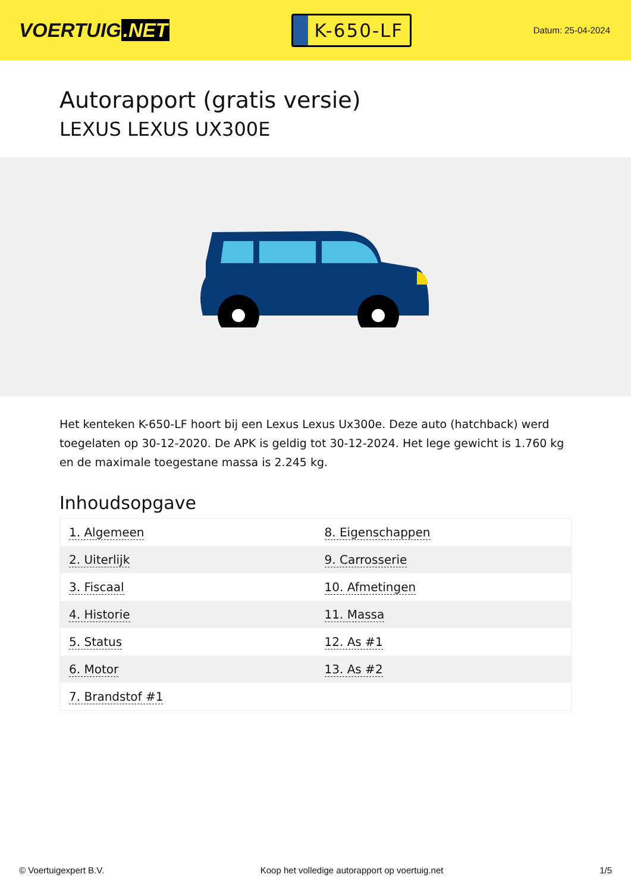VOERTUIG.NET
K-650-LF
Datum: 25-04-2024
Autorapport (gratis versie)
LEXUS LEXUS UX300E
Het kenteken K-650-LF hoort bij een Lexus Lexus Ux300e. Deze auto (hatchback) werd toegelaten op 30-12-2020. De APK is geldig tot 30-12-2024. Het lege gewicht is 1.760 kg en de maximale toegestane massa is 2.245 kg.
Inhoudsopgave
| 1. Algemeen | 8. Eigenschappen |
| 2. Uiterlijk | 9. Carrosserie |
| 3. Fiscaal | 10. Afmetingen |
| 4. Historie | 11. Massa |
| 5. Status | 12. As #1 |
| 6. Motor | 13. As #2 |
| 7. Brandstof #1 | |
© Voertuigexpert B.V. Koop het volledige autorapport op voertuig.net 1/5